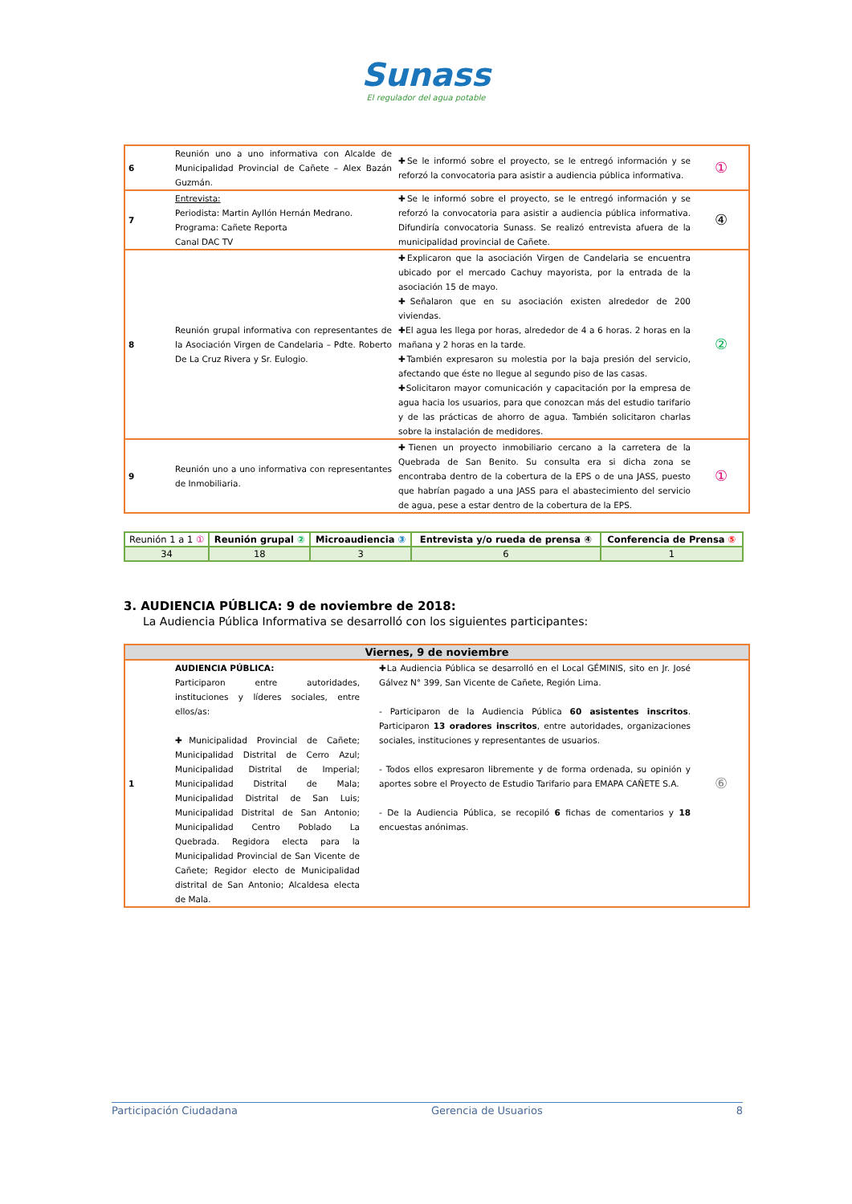Sunass
El regulador del agua potable
| 6 | Reunión uno a uno informativa con Alcalde de Municipalidad Provincial de Cañete – Alex Bazán Guzmán. | ✚Se le informó sobre el proyecto, se le entregó información y se reforzó la convocatoria para asistir a audiencia pública informativa. | ① |
| 7 | Entrevista: Periodista: Martin Ayllón Hernán Medrano. Programa: Cañete Reporta Canal DAC TV | ✚Se le informó sobre el proyecto, se le entregó información y se reforzó la convocatoria para asistir a audiencia pública informativa. Difundiría convocatoria Sunass. Se realizó entrevista afuera de la municipalidad provincial de Cañete. | ④ |
| 8 | Reunión grupal informativa con representantes de la Asociación Virgen de Candelaria – Pdte. Roberto De La Cruz Rivera y Sr. Eulogio. | ✚Explicaron que la asociación Virgen de Candelaria se encuentra ubicado por el mercado Cachuy mayorista, por la entrada de la asociación 15 de mayo. ✚Señalaron que en su asociación existen alrededor de 200 viviendas. ✚El agua les llega por horas, alrededor de 4 a 6 horas. 2 horas en la mañana y 2 horas en la tarde. ✚También expresaron su molestia por la baja presión del servicio, afectando que éste no llegue al segundo piso de las casas. ✚Solicitaron mayor comunicación y capacitación por la empresa de agua hacia los usuarios, para que conozcan más del estudio tarifario y de las prácticas de ahorro de agua. También solicitaron charlas sobre la instalación de medidores. | ② |
| 9 | Reunión uno a uno informativa con representantes de Inmobiliaria. | ✚Tienen un proyecto inmobiliario cercano a la carretera de la Quebrada de San Benito. Su consulta era si dicha zona se encontraba dentro de la cobertura de la EPS o de una JASS, puesto que habrían pagado a una JASS para el abastecimiento del servicio de agua, pese a estar dentro de la cobertura de la EPS. | ① |
| Reunión 1 a 1 ① | Reunión grupal ② | Microaudiencia ③ | Entrevista y/o rueda de prensa ④ | Conferencia de Prensa ⑤ |
| --- | --- | --- | --- | --- |
| 34 | 18 | 3 | 6 | 1 |
3. AUDIENCIA PÚBLICA: 9 de noviembre de 2018:
La Audiencia Pública Informativa se desarrolló con los siguientes participantes:
| Viernes, 9 de noviembre | | | |
| --- | --- | --- | --- |
| 1 | AUDIENCIA PÚBLICA: Participaron entre autoridades, instituciones y líderes sociales, entre ellos/as: ✚Municipalidad Provincial de Cañete; Municipalidad Distrital de Cerro Azul; Municipalidad Distrital de Imperial; Municipalidad Distrital de Mala; Municipalidad Distrital de San Luis; Municipalidad Distrital de San Antonio; Municipalidad Centro Poblado La Quebrada. Regidora electa para la Municipalidad Provincial de San Vicente de Cañete; Regidor electo de Municipalidad distrital de San Antonio; Alcaldesa electa de Mala. | ✚La Audiencia Pública se desarrolló en el Local GÉMINIS, sito en Jr. José Gálvez N° 399, San Vicente de Cañete, Región Lima. - Participaron de la Audiencia Pública 60 asistentes inscritos . Participaron 13 oradores inscritos , entre autoridades, organizaciones sociales, instituciones y representantes de usuarios. - Todos ellos expresaron libremente y de forma ordenada, su opinión y aportes sobre el Proyecto de Estudio Tarifario para EMAPA CAÑETE S.A. - De la Audiencia Pública, se recopiló 6 fichas de comentarios y 18 encuestas anónimas. | ⑥ |
Participación Ciudadana Gerencia de Usuarios 8